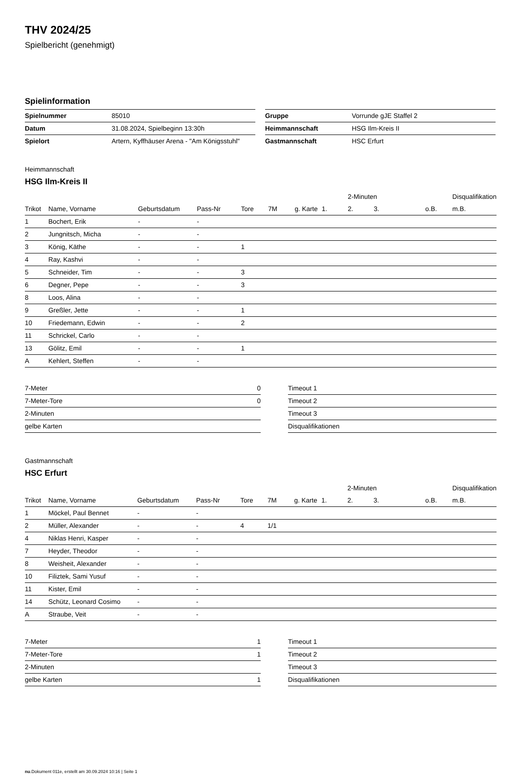THV 2024/25
Spielbericht (genehmigt)
Spielinformation
| Spielnummer | 85010 |
| Datum | 31.08.2024, Spielbeginn 13:30h |
| Spielort | Artern, Kyffhäuser Arena - "Am Königsstuhl" |
| Gruppe | Vorrunde gJE Staffel 2 |
| Heimmannschaft | HSG Ilm-Kreis II |
| Gastmannschaft | HSC Erfurt |
Heimmannschaft
HSG Ilm-Kreis II
| | | | | | | | | 2-Minuten | | | Disqualifikation |
| --- | --- | --- | --- | --- | --- | --- | --- | --- | --- | --- | --- |
| Trikot | Name, Vorname | Geburtsdatum | Pass-Nr | Tore | 7M | g. Karte | 1. | 2. | 3. | o.B. | m.B. |
| 1 | Bochert, Erik | - | - | | | | | | | | |
| 2 | Jungnitsch, Micha | - | - | | | | | | | | |
| 3 | König, Käthe | - | - | 1 | | | | | | | |
| 4 | Ray, Kashvi | - | - | | | | | | | | |
| 5 | Schneider, Tim | - | - | 3 | | | | | | | |
| 6 | Degner, Pepe | - | - | 3 | | | | | | | |
| 8 | Loos, Alina | - | - | | | | | | | | |
| 9 | Greßler, Jette | - | - | 1 | | | | | | | |
| 10 | Friedemann, Edwin | - | - | 2 | | | | | | | |
| 11 | Schrickel, Carlo | - | - | | | | | | | | |
| 13 | Gölitz, Emil | - | - | 1 | | | | | | | |
| A | Kehlert, Steffen | - | - | | | | | | | | |
| 7-Meter | 0 |
| 7-Meter-Tore | 0 |
| 2-Minuten | |
| gelbe Karten | |
| Timeout 1 |
| Timeout 2 |
| Timeout 3 |
| Disqualifikationen |
Gastmannschaft
HSC Erfurt
| | | | | | | | | 2-Minuten | | | Disqualifikation |
| --- | --- | --- | --- | --- | --- | --- | --- | --- | --- | --- | --- |
| Trikot | Name, Vorname | Geburtsdatum | Pass-Nr | Tore | 7M | g. Karte | 1. | 2. | 3. | o.B. | m.B. |
| 1 | Möckel, Paul Bennet | - | - | | | | | | | | |
| 2 | Müller, Alexander | - | - | 4 | 1/1 | | | | | | |
| 4 | Niklas Henri, Kasper | - | - | | | | | | | | |
| 7 | Heyder, Theodor | - | - | | | | | | | | |
| 8 | Weisheit, Alexander | - | - | | | | | | | | |
| 10 | Filiztek, Sami Yusuf | - | - | | | | | | | | |
| 11 | Kister, Emil | - | - | | | | | | | | |
| 14 | Schütz, Leonard Cosimo | - | - | | | | | | | | |
| A | Straube, Veit | - | - | | | | | | | | |
| 7-Meter | 1 |
| 7-Meter-Tore | 1 |
| 2-Minuten | |
| gelbe Karten | 1 |
| Timeout 1 |
| Timeout 2 |
| Timeout 3 |
| Disqualifikationen |
nu.Dokument 011e, erstellt am 30.09.2024 10:16 | Seite 1